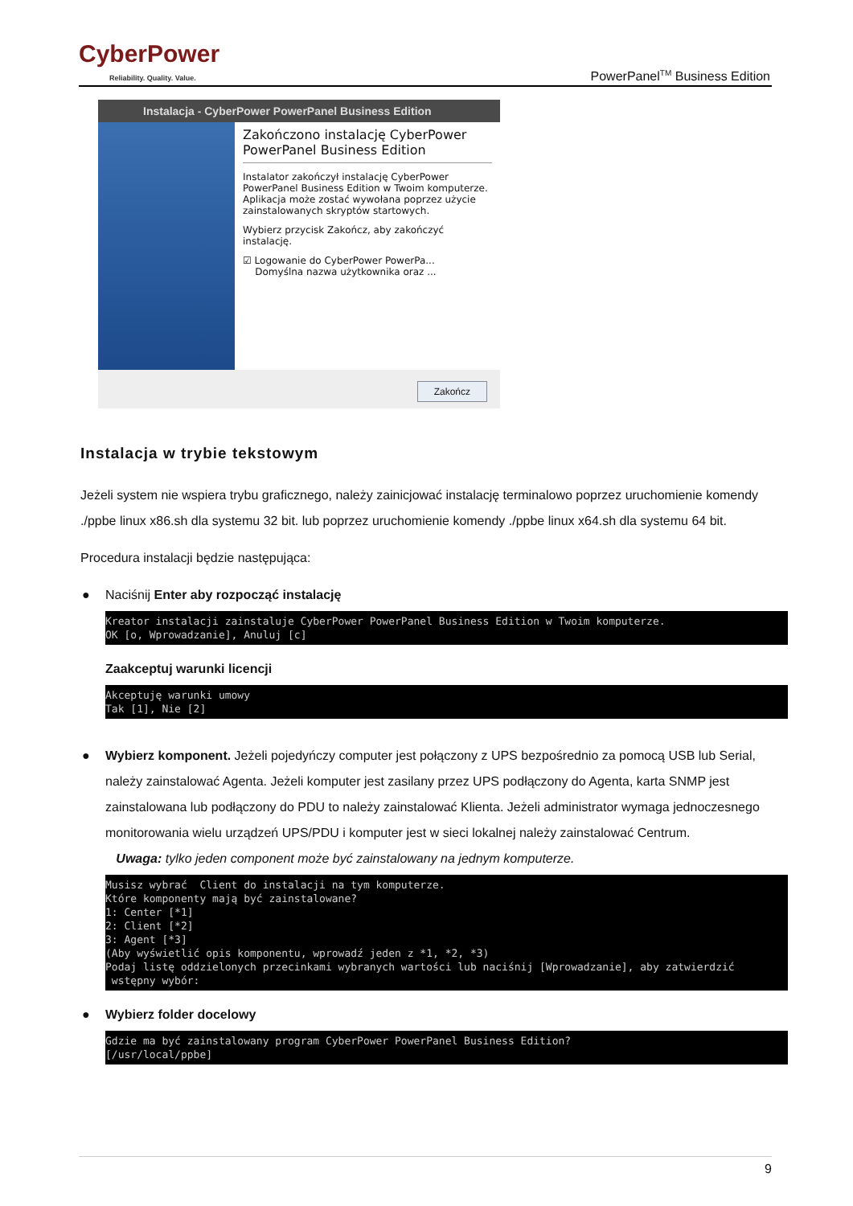CyberPower
Reliability. Quality. Value.
PowerPanel<sup>TM</sup> Business Edition
Instalacja - CyberPower PowerPanel Business Edition
Zakończono instalację CyberPower PowerPanel Business Edition
Instalator zakończył instalację CyberPower PowerPanel Business Edition w Twoim komputerze. Aplikacja może zostać wywołana poprzez użycie zainstalowanych skryptów startowych.
Wybierz przycisk Zakończ, aby zakończyć instalację.
☑ Logowanie do CyberPower PowerPa...
Domyślna nazwa użytkownika oraz ...
Zakończ
Instalacja w trybie tekstowym
Jeżeli system nie wspiera trybu graficznego, należy zainicjować instalację terminalowo poprzez uruchomienie komendy ./ppbe linux x86.sh dla systemu 32 bit. lub poprzez uruchomienie komendy ./ppbe linux x64.sh dla systemu 64 bit.
Procedura instalacji będzie następująca:
● Naciśnij Enter aby rozpocząć instalację
Kreator instalacji zainstaluje CyberPower PowerPanel Business Edition w Twoim komputerze. OK [o, Wprowadzanie], Anuluj [c]
Zaakceptuj warunki licencji
Akceptuję warunki umowy Tak [1], Nie [2]
● Wybierz komponent. Jeżeli pojedyńczy computer jest połączony z UPS bezpośrednio za pomocą USB lub Serial, należy zainstalować Agenta. Jeżeli komputer jest zasilany przez UPS podłączony do Agenta, karta SNMP jest zainstalowana lub podłączony do PDU to należy zainstalować Klienta. Jeżeli administrator wymaga jednoczesnego monitorowania wielu urządzeń UPS/PDU i komputer jest w sieci lokalnej należy zainstalować Centrum.
Uwaga: tylko jeden component może być zainstalowany na jednym komputerze.
Musisz wybrać Client do instalacji na tym komputerze. Które komponenty mają być zainstalowane? 1: Center [*1] 2: Client [*2] 3: Agent [*3] (Aby wyświetlić opis komponentu, wprowadź jeden z *1, *2, *3) Podaj listę oddzielonych przecinkami wybranych wartości lub naciśnij [Wprowadzanie], aby zatwierdzić wstępny wybór:
● Wybierz folder docelowy
Gdzie ma być zainstalowany program CyberPower PowerPanel Business Edition? [/usr/local/ppbe]
9